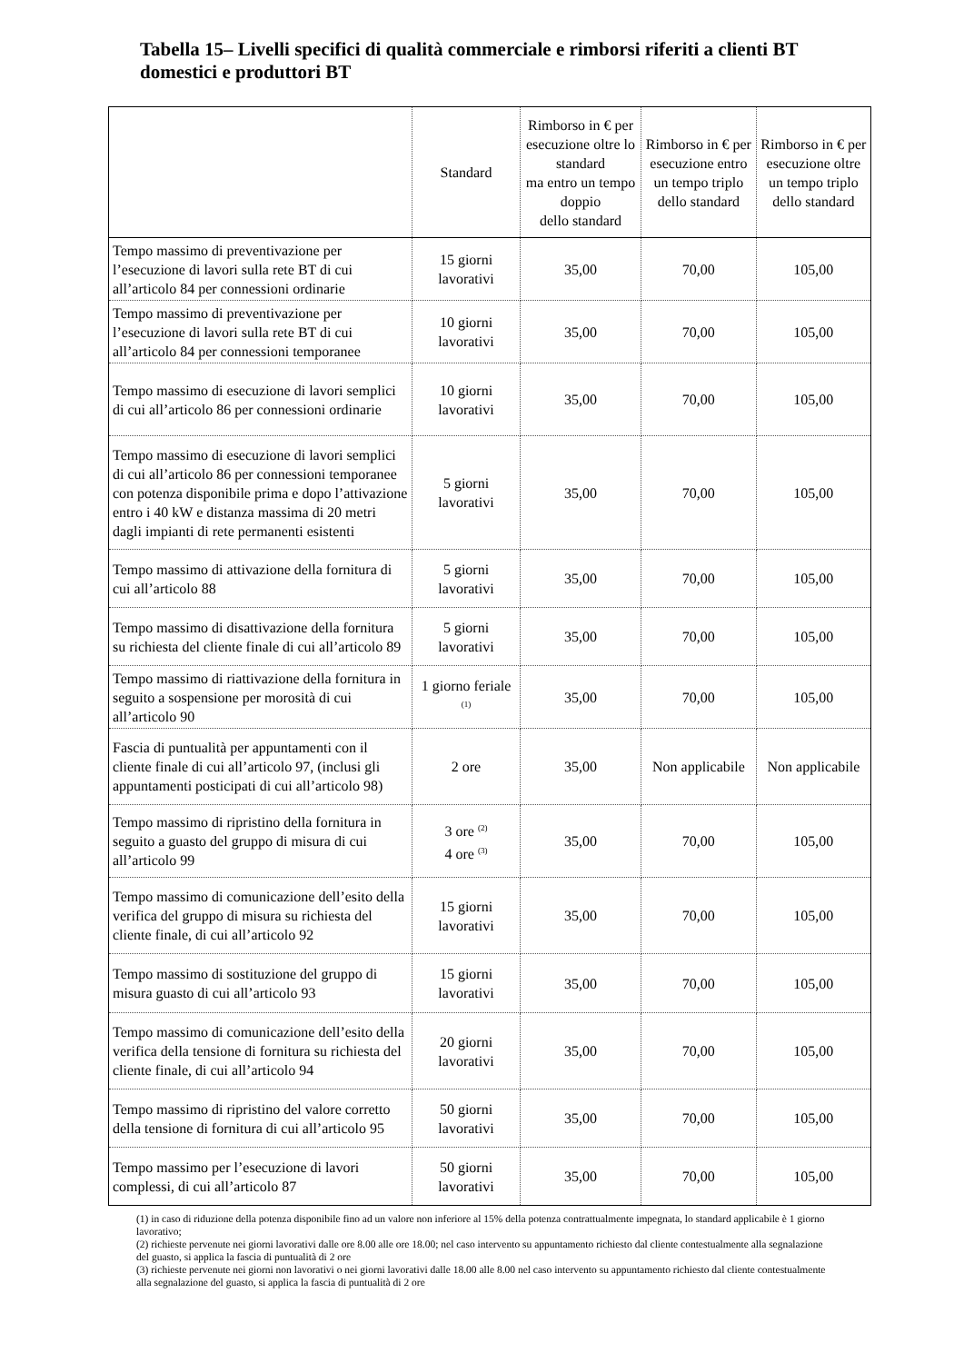Tabella 15– Livelli specifici di qualità commerciale e rimborsi riferiti a clienti BT domestici e produttori BT
| | Standard | Rimborso in € per esecuzione oltre lo standard ma entro un tempo doppio dello standard | Rimborso in € per esecuzione entro un tempo triplo dello standard | Rimborso in € per esecuzione oltre un tempo triplo dello standard |
| --- | --- | --- | --- | --- |
| Tempo massimo di preventivazione per l’esecuzione di lavori sulla rete BT di cui all’articolo 84 per connessioni ordinarie | 15 giorni lavorativi | 35,00 | 70,00 | 105,00 |
| Tempo massimo di preventivazione per l’esecuzione di lavori sulla rete BT di cui all’articolo 84 per connessioni temporanee | 10 giorni lavorativi | 35,00 | 70,00 | 105,00 |
| Tempo massimo di esecuzione di lavori semplici di cui all’articolo 86 per connessioni ordinarie | 10 giorni lavorativi | 35,00 | 70,00 | 105,00 |
| Tempo massimo di esecuzione di lavori semplici di cui all’articolo 86 per connessioni temporanee con potenza disponibile prima e dopo l’attivazione entro i 40 kW e distanza massima di 20 metri dagli impianti di rete permanenti esistenti | 5 giorni lavorativi | 35,00 | 70,00 | 105,00 |
| Tempo massimo di attivazione della fornitura di cui all’articolo 88 | 5 giorni lavorativi | 35,00 | 70,00 | 105,00 |
| Tempo massimo di disattivazione della fornitura su richiesta del cliente finale di cui all’articolo 89 | 5 giorni lavorativi | 35,00 | 70,00 | 105,00 |
| Tempo massimo di riattivazione della fornitura in seguito a sospensione per morosità di cui all’articolo 90 | 1 giorno feriale <sup>(1)</sup> | 35,00 | 70,00 | 105,00 |
| Fascia di puntualità per appuntamenti con il cliente finale di cui all’articolo 97, (inclusi gli appuntamenti posticipati di cui all’articolo 98) | 2 ore | 35,00 | Non applicabile | Non applicabile |
| Tempo massimo di ripristino della fornitura in seguito a guasto del gruppo di misura di cui all’articolo 99 | 3 ore <sup>(2)</sup> 4 ore <sup>(3)</sup> | 35,00 | 70,00 | 105,00 |
| Tempo massimo di comunicazione dell’esito della verifica del gruppo di misura su richiesta del cliente finale, di cui all’articolo 92 | 15 giorni lavorativi | 35,00 | 70,00 | 105,00 |
| Tempo massimo di sostituzione del gruppo di misura guasto di cui all’articolo 93 | 15 giorni lavorativi | 35,00 | 70,00 | 105,00 |
| Tempo massimo di comunicazione dell’esito della verifica della tensione di fornitura su richiesta del cliente finale, di cui all’articolo 94 | 20 giorni lavorativi | 35,00 | 70,00 | 105,00 |
| Tempo massimo di ripristino del valore corretto della tensione di fornitura di cui all’articolo 95 | 50 giorni lavorativi | 35,00 | 70,00 | 105,00 |
| Tempo massimo per l’esecuzione di lavori complessi, di cui all’articolo 87 | 50 giorni lavorativi | 35,00 | 70,00 | 105,00 |
(1) in caso di riduzione della potenza disponibile fino ad un valore non inferiore al 15% della potenza contrattualmente impegnata, lo standard applicabile è 1 giorno lavorativo;
(2) richieste pervenute nei giorni lavorativi dalle ore 8.00 alle ore 18.00; nel caso intervento su appuntamento richiesto dal cliente contestualmente alla segnalazione del guasto, si applica la fascia di puntualità di 2 ore
(3) richieste pervenute nei giorni non lavorativi o nei giorni lavorativi dalle 18.00 alle 8.00 nel caso intervento su appuntamento richiesto dal cliente contestualmente alla segnalazione del guasto, si applica la fascia di puntualità di 2 ore